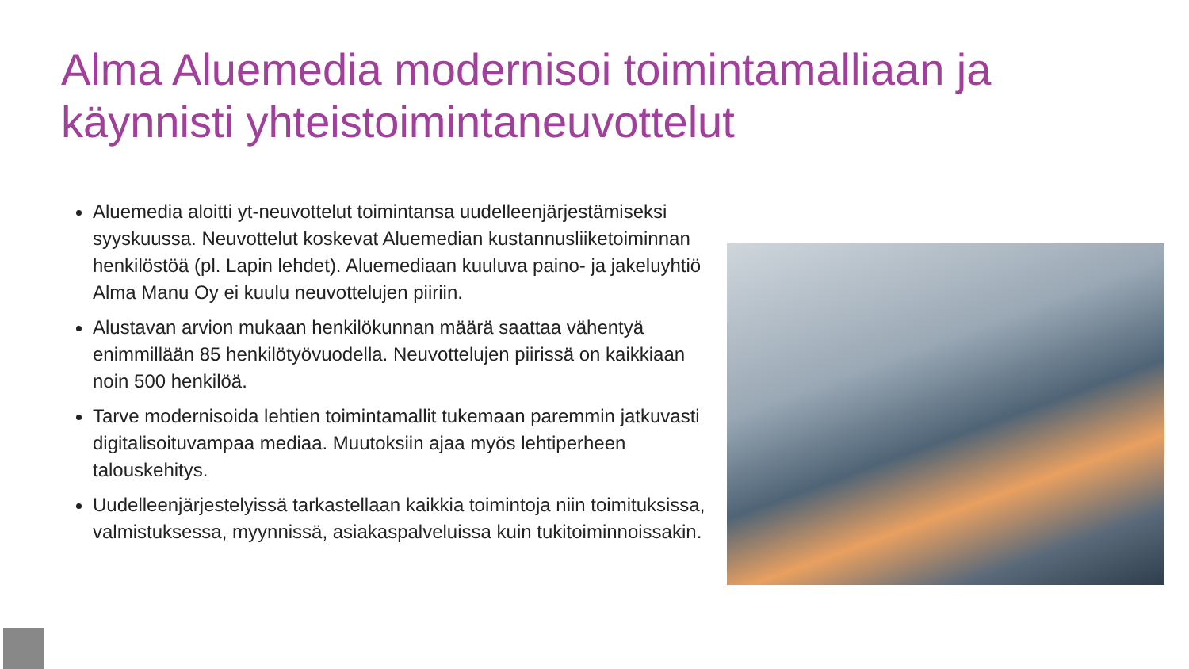Alma Aluemedia modernisoi toimintamalliaan ja käynnisti yhteistoimintaneuvottelut
Aluemedia aloitti yt-neuvottelut toimintansa uudelleenjärjestämiseksi syyskuussa. Neuvottelut koskevat Aluemedian kustannusliiketoiminnan henkilöstöä (pl. Lapin lehdet). Aluemediaan kuuluva paino- ja jakeluyhtiö Alma Manu Oy ei kuulu neuvottelujen piiriin.
Alustavan arvion mukaan henkilökunnan määrä saattaa vähentyä enimmillään 85 henkilötyövuodella. Neuvottelujen piirissä on kaikkiaan noin 500 henkilöä.
Tarve modernisoida lehtien toimintamallit tukemaan paremmin jatkuvasti digitalisoituvampaa mediaa. Muutoksiin ajaa myös lehtiperheen talouskehitys.
Uudelleenjärjestelyissä tarkastellaan kaikkia toimintoja niin toimituksissa, valmistuksessa, myynnissä, asiakaspalveluissa kuin tukitoiminnoissakin.